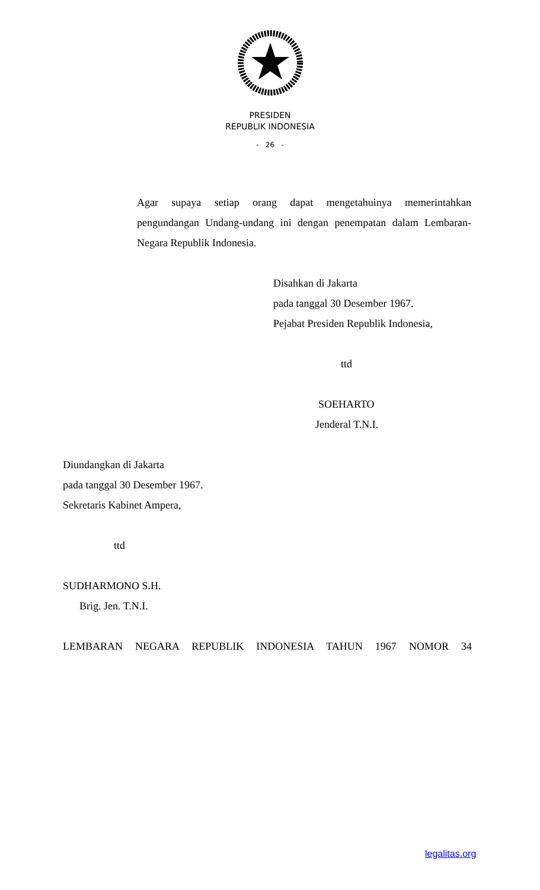PRESIDEN
REPUBLIK INDONESIA
- 26 -
Agar supaya setiap orang dapat mengetahuinya memerintahkan pengundangan Undang-undang ini dengan penempatan dalam Lembaran-Negara Republik Indonesia.
Disahkan di Jakarta
pada tanggal 30 Desember 1967.
Pejabat Presiden Republik Indonesia,
ttd
SOEHARTO
Jenderal T.N.I.
Diundangkan di Jakarta
pada tanggal 30 Desember 1967.
Sekretaris Kabinet Ampera,
ttd
SUDHARMONO S.H.
Brig. Jen. T.N.I.
LEMBARAN NEGARA REPUBLIK INDONESIA TAHUN 1967 NOMOR 34
legalitas.org